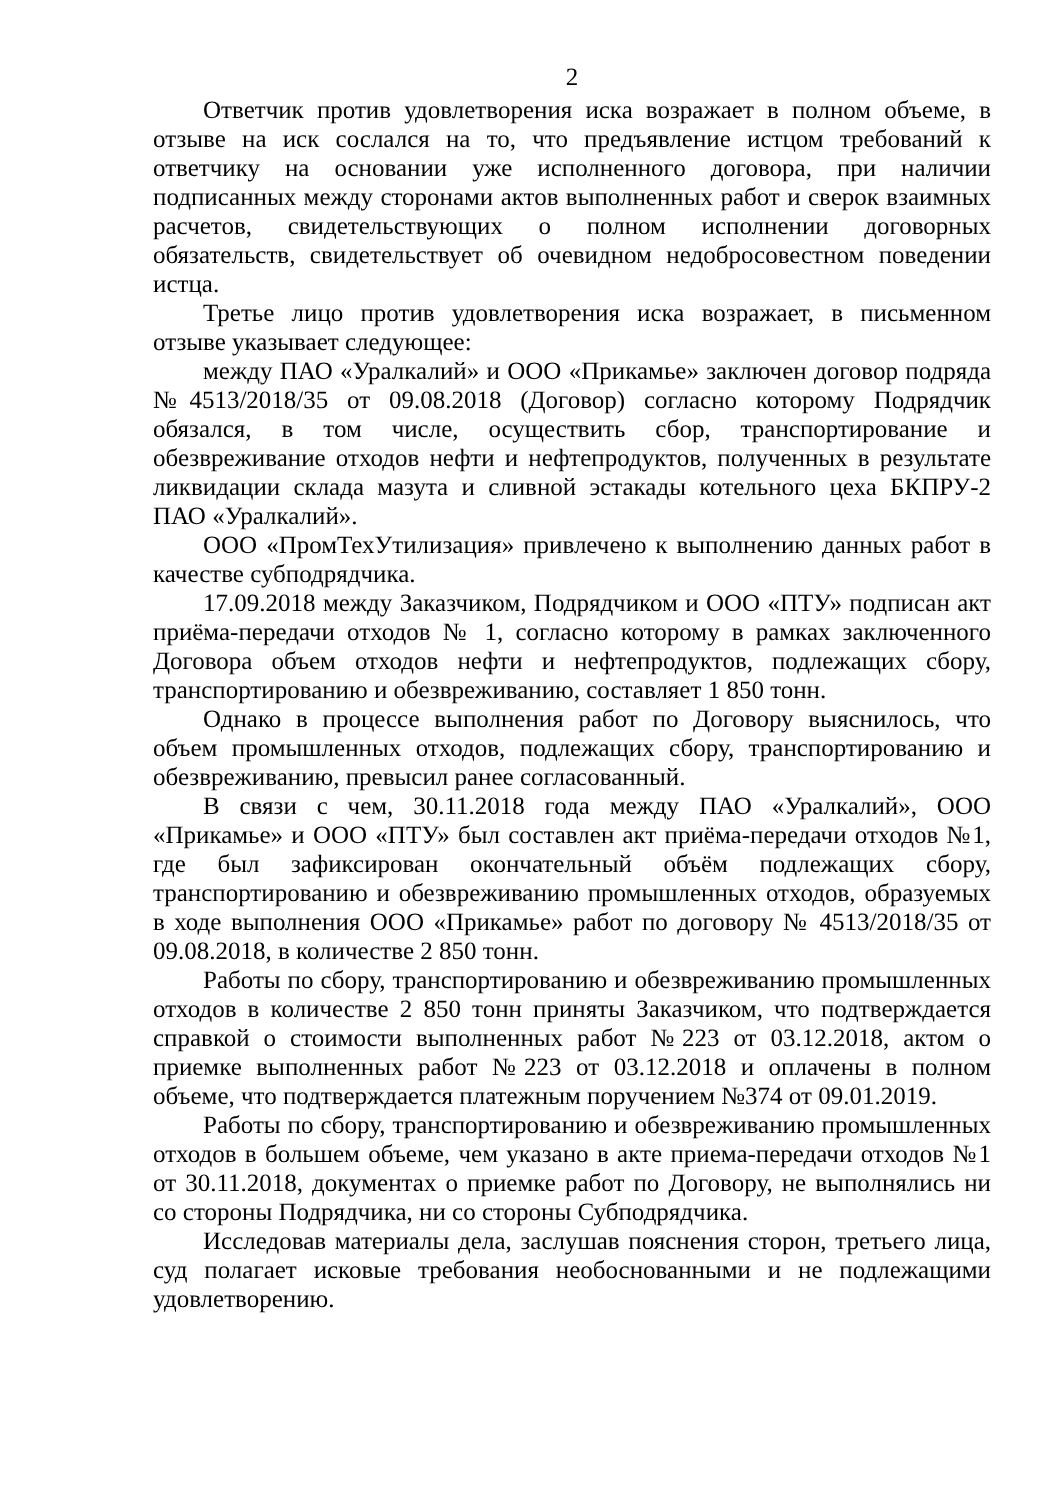2
Ответчик против удовлетворения иска возражает в полном объеме, в отзыве на иск сослался на то, что предъявление истцом требований к ответчику на основании уже исполненного договора, при наличии подписанных между сторонами актов выполненных работ и сверок взаимных расчетов, свидетельствующих о полном исполнении договорных обязательств, свидетельствует об очевидном недобросовестном поведении истца.
Третье лицо против удовлетворения иска возражает, в письменном отзыве указывает следующее:
между ПАО «Уралкалий» и ООО «Прикамье» заключен договор подряда №4513/2018/35 от 09.08.2018 (Договор) согласно которому Подрядчик обязался, в том числе, осуществить сбор, транспортирование и обезвреживание отходов нефти и нефтепродуктов, полученных в результате ликвидации склада мазута и сливной эстакады котельного цеха БКПРУ-2 ПАО «Уралкалий».
ООО «ПромТехУтилизация» привлечено к выполнению данных работ в качестве субподрядчика.
17.09.2018 между Заказчиком, Подрядчиком и ООО «ПТУ» подписан акт приёма-передачи отходов № 1, согласно которому в рамках заключенного Договора объем отходов нефти и нефтепродуктов, подлежащих сбору, транспортированию и обезвреживанию, составляет 1 850 тонн.
Однако в процессе выполнения работ по Договору выяснилось, что объем промышленных отходов, подлежащих сбору, транспортированию и обезвреживанию, превысил ранее согласованный.
В связи с чем, 30.11.2018 года между ПАО «Уралкалий», ООО «Прикамье» и ООО «ПТУ» был составлен акт приёма-передачи отходов №1, где был зафиксирован окончательный объём подлежащих сбору, транспортированию и обезвреживанию промышленных отходов, образуемых в ходе выполнения ООО «Прикамье» работ по договору № 4513/2018/35 от 09.08.2018, в количестве 2 850 тонн.
Работы по сбору, транспортированию и обезвреживанию промышленных отходов в количестве 2 850 тонн приняты Заказчиком, что подтверждается справкой о стоимости выполненных работ №223 от 03.12.2018, актом о приемке выполненных работ №223 от 03.12.2018 и оплачены в полном объеме, что подтверждается платежным поручением №374 от 09.01.2019.
Работы по сбору, транспортированию и обезвреживанию промышленных отходов в большем объеме, чем указано в акте приема-передачи отходов №1 от 30.11.2018, документах о приемке работ по Договору, не выполнялись ни со стороны Подрядчика, ни со стороны Субподрядчика.
Исследовав материалы дела, заслушав пояснения сторон, третьего лица, суд полагает исковые требования необоснованными и не подлежащими удовлетворению.